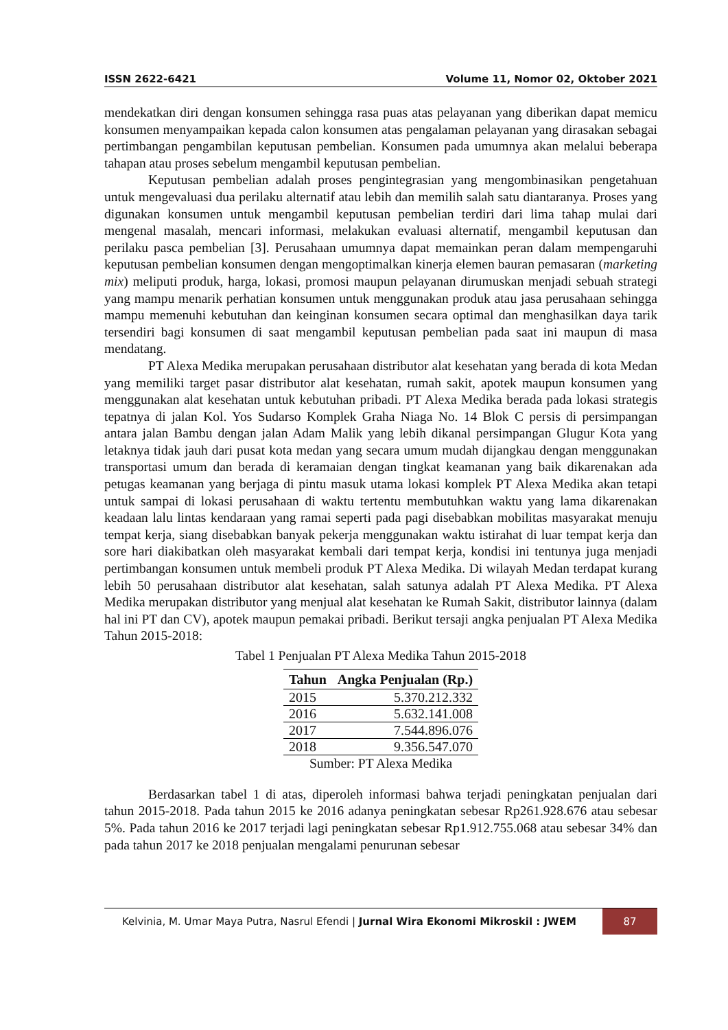ISSN 2622-6421 Volume 11, Nomor 02, Oktober 2021
mendekatkan diri dengan konsumen sehingga rasa puas atas pelayanan yang diberikan dapat memicu konsumen menyampaikan kepada calon konsumen atas pengalaman pelayanan yang dirasakan sebagai pertimbangan pengambilan keputusan pembelian. Konsumen pada umumnya akan melalui beberapa tahapan atau proses sebelum mengambil keputusan pembelian.
Keputusan pembelian adalah proses pengintegrasian yang mengombinasikan pengetahuan untuk mengevaluasi dua perilaku alternatif atau lebih dan memilih salah satu diantaranya. Proses yang digunakan konsumen untuk mengambil keputusan pembelian terdiri dari lima tahap mulai dari mengenal masalah, mencari informasi, melakukan evaluasi alternatif, mengambil keputusan dan perilaku pasca pembelian [3]. Perusahaan umumnya dapat memainkan peran dalam mempengaruhi keputusan pembelian konsumen dengan mengoptimalkan kinerja elemen bauran pemasaran (marketing mix) meliputi produk, harga, lokasi, promosi maupun pelayanan dirumuskan menjadi sebuah strategi yang mampu menarik perhatian konsumen untuk menggunakan produk atau jasa perusahaan sehingga mampu memenuhi kebutuhan dan keinginan konsumen secara optimal dan menghasilkan daya tarik tersendiri bagi konsumen di saat mengambil keputusan pembelian pada saat ini maupun di masa mendatang.
PT Alexa Medika merupakan perusahaan distributor alat kesehatan yang berada di kota Medan yang memiliki target pasar distributor alat kesehatan, rumah sakit, apotek maupun konsumen yang menggunakan alat kesehatan untuk kebutuhan pribadi. PT Alexa Medika berada pada lokasi strategis tepatnya di jalan Kol. Yos Sudarso Komplek Graha Niaga No. 14 Blok C persis di persimpangan antara jalan Bambu dengan jalan Adam Malik yang lebih dikanal persimpangan Glugur Kota yang letaknya tidak jauh dari pusat kota medan yang secara umum mudah dijangkau dengan menggunakan transportasi umum dan berada di keramaian dengan tingkat keamanan yang baik dikarenakan ada petugas keamanan yang berjaga di pintu masuk utama lokasi komplek PT Alexa Medika akan tetapi untuk sampai di lokasi perusahaan di waktu tertentu membutuhkan waktu yang lama dikarenakan keadaan lalu lintas kendaraan yang ramai seperti pada pagi disebabkan mobilitas masyarakat menuju tempat kerja, siang disebabkan banyak pekerja menggunakan waktu istirahat di luar tempat kerja dan sore hari diakibatkan oleh masyarakat kembali dari tempat kerja, kondisi ini tentunya juga menjadi pertimbangan konsumen untuk membeli produk PT Alexa Medika. Di wilayah Medan terdapat kurang lebih 50 perusahaan distributor alat kesehatan, salah satunya adalah PT Alexa Medika. PT Alexa Medika merupakan distributor yang menjual alat kesehatan ke Rumah Sakit, distributor lainnya (dalam hal ini PT dan CV), apotek maupun pemakai pribadi. Berikut tersaji angka penjualan PT Alexa Medika Tahun 2015-2018:
Tabel 1 Penjualan PT Alexa Medika Tahun 2015-2018
| Tahun | Angka Penjualan (Rp.) |
| --- | --- |
| 2015 | 5.370.212.332 |
| 2016 | 5.632.141.008 |
| 2017 | 7.544.896.076 |
| 2018 | 9.356.547.070 |
Sumber: PT Alexa Medika
Berdasarkan tabel 1 di atas, diperoleh informasi bahwa terjadi peningkatan penjualan dari tahun 2015-2018. Pada tahun 2015 ke 2016 adanya peningkatan sebesar Rp261.928.676 atau sebesar 5%. Pada tahun 2016 ke 2017 terjadi lagi peningkatan sebesar Rp1.912.755.068 atau sebesar 34% dan pada tahun 2017 ke 2018 penjualan mengalami penurunan sebesar
Kelvinia, M. Umar Maya Putra, Nasrul Efendi | Jurnal Wira Ekonomi Mikroskil : JWEM 87